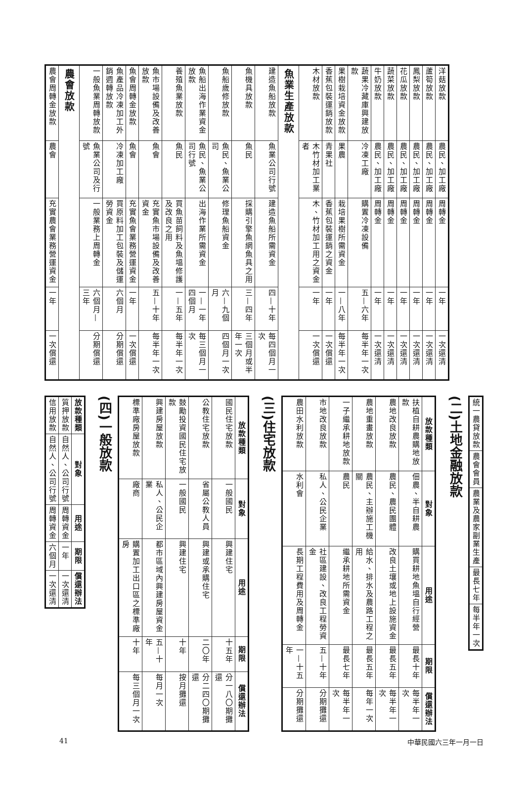| 洋菇放款 | 農民、加工廠 | 周轉金 | 一年 | 一次還清 |
| 蘆筍放款 | 農民、加工廠 | 周轉金 | 一年 | 一次還清 |
| 鳳梨放款 | 農民、加工廠 | 周轉金 | 一年 | 一次還清 |
| 花瓜放款 | 農民、加工廠 | 周轉金 | 一年 | 一次還清 |
| 蔬菜放款 | 農民、加工廠 | 周轉金 | 一年 | 一次還清 |
| 牛奶放款 | 農民、加工廠 | 周轉金 | 一年 | 一次還清 |
| 蔬果冷藏庫興建放款 | 冷凍工廠 | 購置冷凍設備 | 五—六年 | 每半年一次 |
| 果樹栽培資金放款 | 果農 | 栽培果樹所需資金 | 一—八年 | 每半年一次 |
| 香蕉包裝運銷放款 | 青果社 | 香蕉包裝運銷之資金 | 一年 | 一次償還 |
| 木材放款 | 木竹材加工業者 | 木、竹材加工用之資金 | 一年 | 一次償還 |
| 魚業生產放款 | | | | |
| 建造魚船放款 | 魚業公司行號 | 建造魚船所需資金 | 四—十年 | 每四個月一次 |
| 魚機具放款 | 魚民 | 採購引擎魚網魚具之用 | 三—四年 | 三個月或半年一次 |
| 魚船歲修放款 | 魚民、魚業公司 | 修理魚船資金 | 六—九個月 | 四個月一次 |
| 魚船出海作業資金放款 | 魚民、魚業公司行號 | 出海作業所需資金 | 一—一年四個月 | 每三個月一次 |
| 養殖魚業放款 | 魚民 | 買魚苗飼料及魚塭修護及改良之用 | 一—五年 | 每半年一次 |
| 魚市場設備及改善放款 | 魚會 | 充實魚市場設備及改善資金 | 五—十年 | 每半年一次 |
| 魚會周轉金放款 | 魚會 | 充實魚會業務營運資金 | 一年 | 一次償還 |
| 魚產品冷凍加工外銷週轉放款 | 冷凍加工廠 | 買原料加工包裝及儲運勞資金 | 六個月 | 分期償還 |
| 一般魚業周轉放款 | 魚業公司及行號 | 一般業務上周轉金 | 六個月—三年 | 分期償還 |
| 農會放款 | | | | |
| 農會周轉金放款 | 農會 | 充實農會業務營運資金 | 一年 | 一次償還 |
| 統一農貸放款 | 農會會員 | 農業及農家副業生產 | 最長七年 | 每半年一次 |
(二)土地金融放款
| 放款種類 | 對象 | 用途 | 期限 | 償還辦法 |
| --- | --- | --- | --- | --- |
| 扶植自耕農購地放款 | 佃農、半自耕農 | 購買耕地魚塭自行經營 | 最長十年 | 每半年一次 |
| 農地改良放款 | 農民、農民團體 | 改良土壤或地上設施資金 | 最長五年 | 每半年一次 |
| 農地重畫放款 | 農民、主辦施工機關 | 給水、排水及農路工程之用 | 最長五年 | 每年一次 |
| 一子繼承耕地放款 | 農民 | 繼承耕地所需資金 | 最長七年 | 每半年一次 |
| 市地改良放款 | 私人、公民企業 | 社區建設、改良工程勞資金 | 五—十年 | 分期攤還 |
| 農田水利放款 | 水利會 | 長期工程費用及周轉金 | 一—十五年 | 分期攤還 |
(三)住宅放款
| 放款種類 | 對象 | 用途 | 期限 | 償還辦法 |
| --- | --- | --- | --- | --- |
| 國民住宅放款 | 一般國民 | 興建住宅 | 十五年 | 分一八〇期攤還 |
| 公教住宅放款 | 省屬公教人員 | 興建或承購住宅 | 二〇年 | 分二四〇期攤還 |
| 鼓勵投資國民住宅放款 | 一般國民 | 興建住宅 | 十年 | 按月攤還 |
| 興建房屋放款 | 私人、公民企業 | 都市區域內興建房屋資金 | 五—十年 | 每月一次 |
| 標準廠房屋放款 | 廠商 | 購置加工出口區之標準廠房 | 十年 | 每三個月一次 |
(四)一般放款
| 放款種類 | 對象 | 用途 | 期限 | 償還辦法 |
| --- | --- | --- | --- | --- |
| 質押放款 | 自然人、公司行號 | 周轉資金 | 一年 | 一次還清 |
| 信用放款 | 自然人、公司行號 | 周轉資金 | 六個月 | 一次還清 |
41 中華民國六三年一月一日